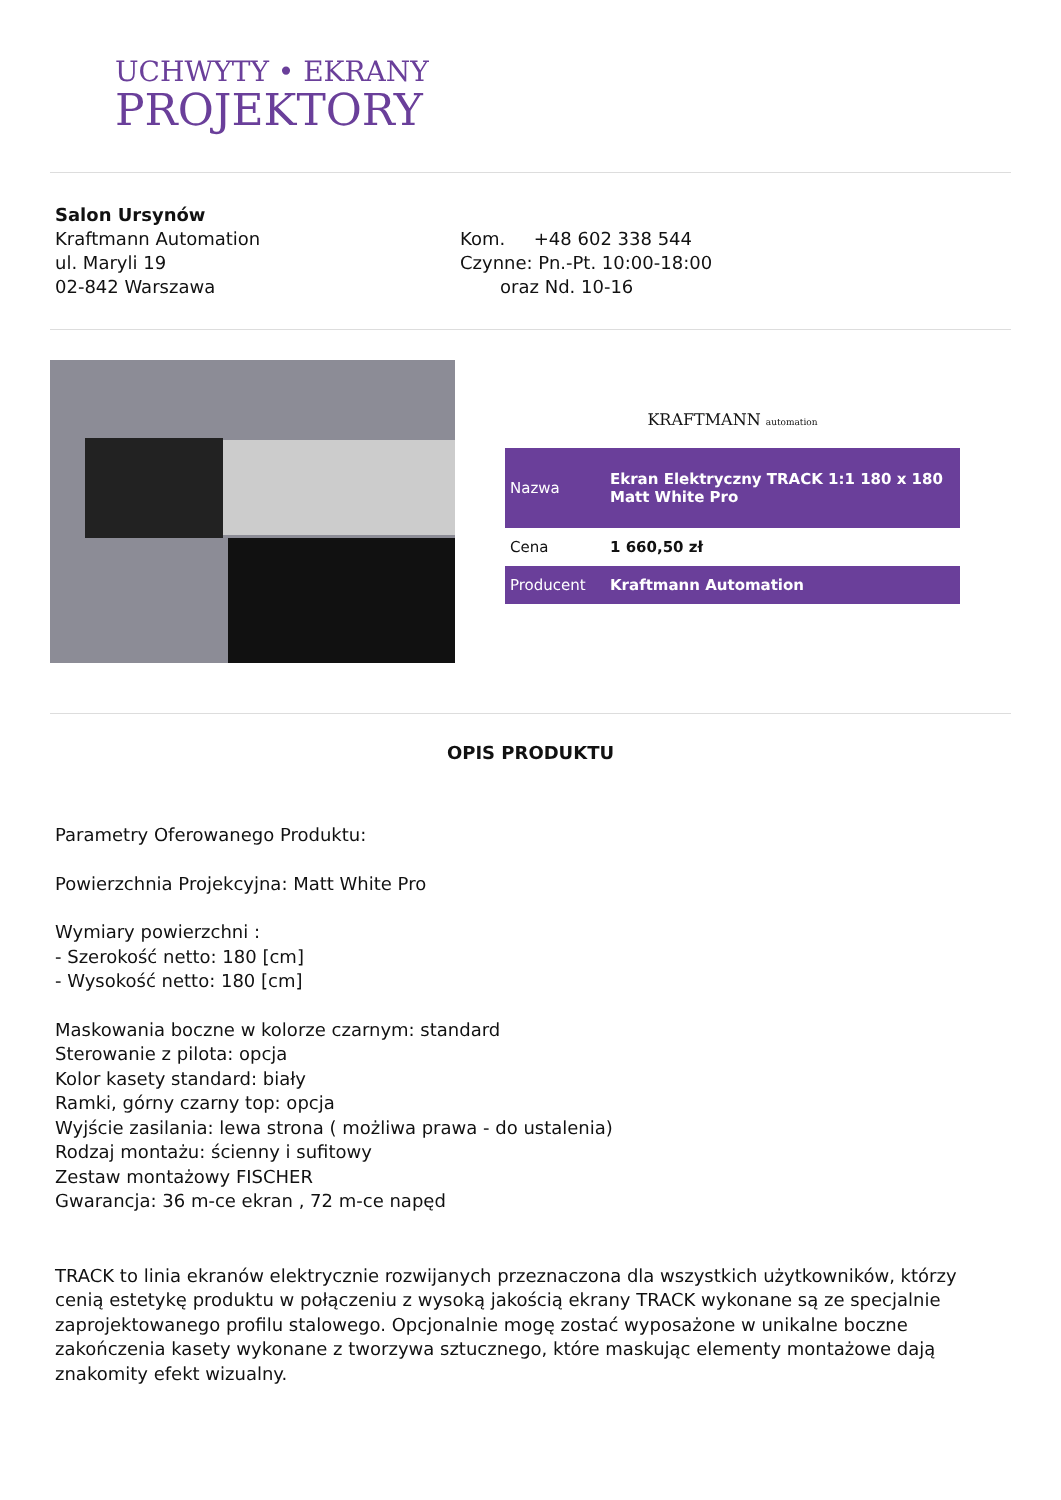UCHWYTY • EKRANY
PROJEKTORY
Salon Ursynów
Kraftmann Automation
ul. Maryli 19
02-842 Warszawa
Kom. +48 602 338 544
Czynne: Pn.-Pt. 10:00-18:00
oraz Nd. 10-16
KRAFTMANN automation
| Nazwa | Ekran Elektryczny TRACK 1:1 180 x 180 Matt White Pro |
| Cena | 1 660,50 zł |
| Producent | Kraftmann Automation |
OPIS PRODUKTU
Parametry Oferowanego Produktu:
Powierzchnia Projekcyjna: Matt White Pro
Wymiary powierzchni :
- Szerokość netto: 180 [cm]
- Wysokość netto: 180 [cm]
Maskowania boczne w kolorze czarnym: standard
Sterowanie z pilota: opcja
Kolor kasety standard: biały
Ramki, górny czarny top: opcja
Wyjście zasilania: lewa strona ( możliwa prawa - do ustalenia)
Rodzaj montażu: ścienny i sufitowy
Zestaw montażowy FISCHER
Gwarancja: 36 m-ce ekran , 72 m-ce napęd
TRACK to linia ekranów elektrycznie rozwijanych przeznaczona dla wszystkich użytkowników, którzy cenią estetykę produktu w połączeniu z wysoką jakością ekrany TRACK wykonane są ze specjalnie zaprojektowanego profilu stalowego. Opcjonalnie mogę zostać wyposażone w unikalne boczne zakończenia kasety wykonane z tworzywa sztucznego, które maskując elementy montażowe dają znakomity efekt wizualny.